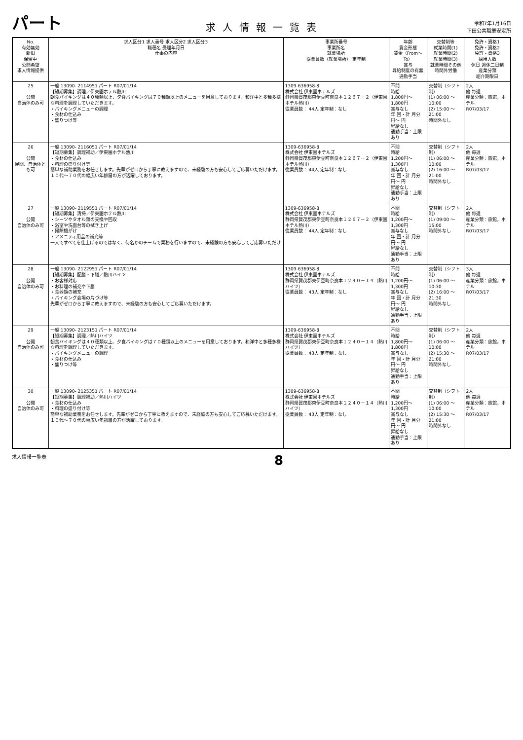パート
求人情報一覧表
令和7年1月16日
下田公共職業安定所
| No. 有効無効 新旧 保留中 公開希望 求人情報提供 | 求人区分1 求人番号 求人区分2 求人区分3 職種名 受理年月日 仕事の内容 | 事業所番号 事業所名 就業場所 従業員数（就業場所） 定年制 | 年齢 賃金形態 賃金（From～To） 賞与 昇給制度の有無 通勤手当 | 交替制等 就業時間(1) 就業時間(2) 就業時間(3) 就業時間その他 時間外労働 | 免許・資格1 免許・資格2 免許・資格3 採用人数 休日 週休二日制 産業分類 紹介期限日 |
| --- | --- | --- | --- | --- | --- |
| 25 公開 自治体のみ可 | 一般 13090- 2114951 パート R07/01/14 【短期募集】調理／伊東園ホテル熱川 朝食バイキングは４０種類以上、夕食バイキングは７０種類以上のメニューを用意しております。和洋中と多種多様な料理を調理していただきます。 ・バイキングメニューの調理 ・食材の仕込み ・盛りつけ等 | 1309-636958-8 株式会社 伊東園ホテルズ 静岡県賀茂郡東伊豆町奈良本１２６７－２（伊東園ホテル熱川） 従業員数： 44人 定年制：なし | 不問 時給 1,800円～ 1,800円 賞与なし 年 回・計 月分 円～ 円 昇給なし 通勤手当：上限あり | 交替制（シフト制） (1) 06:00 ～ 10:00 (2) 15:00 ～ 21:00 時間外なし | 2人 他 毎週 産業分類：旅館，ホテル R07/03/17 |
| 26 公開 民間、自治体とも可 | 一般 13090- 2116051 パート R07/01/14 【短期募集】調理補助／伊東園ホテル熱川 ・食材の仕込み ・料理の盛り付け等 簡単な補助業務をお任せします。先輩がゼロから丁寧に教えますので、未経験の方も安心してご応募いただけます。 １０代～７０代の幅広い年齢層の方が活躍しております。 | 1309-636958-8 株式会社 伊東園ホテルズ 静岡県賀茂郡東伊豆町奈良本１２６７－２（伊東園ホテル熱川） 従業員数： 44人 定年制：なし | 不問 時給 1,200円～ 1,300円 賞与なし 年 回・計 月分 円～ 円 昇給なし 通勤手当：上限あり | 交替制（シフト制） (1) 06:00 ～ 10:00 (2) 16:00 ～ 21:00 時間外なし | 2人 他 毎週 産業分類：旅館，ホテル R07/03/17 |
| 27 公開 自治体のみ可 | 一般 13090- 2119551 パート R07/01/14 【短期募集】清掃／伊東園ホテル熱川 ・シーツやタオル類の交換や回収 ・浴室や洗面台等の拭き上げ ・掃除機がけ ・アメニティ用品の補充等 一人ですべてを仕上げるのではなく、何名かのチームで業務を行いますので、未経験の方も安心してご応募いただけ | 1309-636958-8 株式会社 伊東園ホテルズ 静岡県賀茂郡東伊豆町奈良本１２６７－２（伊東園ホテル熱川） 従業員数： 44人 定年制：なし | 不問 時給 1,200円～ 1,300円 賞与なし 年 回・計 月分 円～ 円 昇給なし 通勤手当：上限あり | 交替制（シフト制） (1) 09:00 ～ 15:00 時間外なし | 2人 他 毎週 産業分類：旅館，ホテル R07/03/17 |
| 28 公開 自治体のみ可 | 一般 13090- 2122951 パート R07/01/14 【短期募集】配膳・下膳／熱川ハイツ ・お客様対応 ・お料理の補充や下膳 ・食器類の補充 ・バイキング会場の片づけ等 先輩がゼロから丁寧に教えますので、未経験の方も安心してご応募いただけます。 | 1309-636958-8 株式会社 伊東園ホテルズ 静岡県賀茂郡東伊豆町奈良本１２４０－１４（熱川ハイツ） 従業員数： 43人 定年制：なし | 不問 時給 1,200円～ 1,300円 賞与なし 年 回・計 月分 円～ 円 昇給なし 通勤手当：上限あり | 交替制（シフト制） (1) 06:00 ～ 10:30 (2) 16:00 ～ 21:30 時間外なし | 3人 他 毎週 産業分類：旅館，ホテル R07/03/17 |
| 29 公開 自治体のみ可 | 一般 13090- 2123151 パート R07/01/14 【短期募集】調理／熱川ハイツ 朝食バイキングは４０種類以上、夕食バイキングは７０種類以上のメニューを用意しております。和洋中と多種多様な料理を調理していただきます。 ・バイキングメニューの調理 ・食材の仕込み ・盛りつけ等 | 1309-636958-8 株式会社 伊東園ホテルズ 静岡県賀茂郡東伊豆町奈良本１２４０－１４（熱川ハイツ） 従業員数： 43人 定年制：なし | 不問 時給 1,800円～ 1,800円 賞与なし 年 回・計 月分 円～ 円 昇給なし 通勤手当：上限あり | 交替制（シフト制） (1) 06:00 ～ 10:00 (2) 15:30 ～ 21:00 時間外なし | 2人 他 毎週 産業分類：旅館，ホテル R07/03/17 |
| 30 公開 自治体のみ可 | 一般 13090- 2125351 パート R07/01/14 【短期募集】調理補助／熱川ハイツ ・食材の仕込み ・料理の盛り付け等 簡単な補助業務をお任せします。先輩がゼロから丁寧に教えますので、未経験の方も安心してご応募いただけます。 １０代～７０代の幅広い年齢層の方が活躍しております。 | 1309-636958-8 株式会社 伊東園ホテルズ 静岡県賀茂郡東伊豆町奈良本１２４０－１４（熱川ハイツ） 従業員数： 43人 定年制：なし | 不問 時給 1,200円～ 1,300円 賞与なし 年 回・計 月分 円～ 円 昇給なし 通勤手当：上限あり | 交替制（シフト制） (1) 06:00 ～ 10:00 (2) 15:30 ～ 21:00 時間外なし | 2人 他 毎週 産業分類：旅館，ホテル R07/03/17 |
求人情報一覧表 8